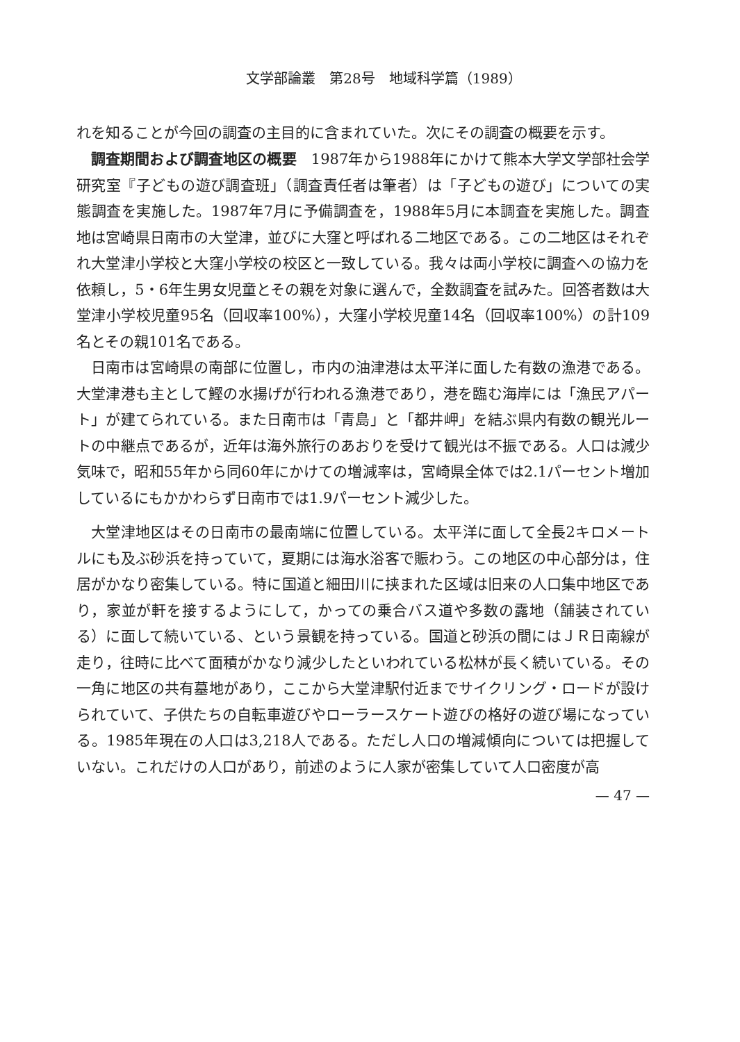文学部論叢　第28号　地域科学篇（1989）
れを知ることが今回の調査の主目的に含まれていた。次にその調査の概要を示す。
調査期間および調査地区の概要　1987年から1988年にかけて熊本大学文学部社会学研究室『子どもの遊び調査班」（調査責任者は筆者）は「子どもの遊び」についての実態調査を実施した。1987年7月に予備調査を，1988年5月に本調査を実施した。調査地は宮崎県日南市の大堂津，並びに大窪と呼ばれる二地区である。この二地区はそれぞれ大堂津小学校と大窪小学校の校区と一致している。我々は両小学校に調査への協力を依頼し，5・6年生男女児童とその親を対象に選んで，全数調査を試みた。回答者数は大堂津小学校児童95名（回収率100%），大窪小学校児童14名（回収率100%）の計109名とその親101名である。
日南市は宮崎県の南部に位置し，市内の油津港は太平洋に面した有数の漁港である。大堂津港も主として鰹の水揚げが行われる漁港であり，港を臨む海岸には「漁民アパート」が建てられている。また日南市は「青島」と「都井岬」を結ぶ県内有数の観光ルートの中継点であるが，近年は海外旅行のあおりを受けて観光は不振である。人口は減少気味で，昭和55年から同60年にかけての増減率は，宮崎県全体では2.1パーセント増加しているにもかかわらず日南市では1.9パーセント減少した。
大堂津地区はその日南市の最南端に位置している。太平洋に面して全長2キロメートルにも及ぶ砂浜を持っていて，夏期には海水浴客で賑わう。この地区の中心部分は，住居がかなり密集している。特に国道と細田川に挟まれた区域は旧来の人口集中地区であり，家並が軒を接するようにして，かっての乗合バス道や多数の露地（舗装されている）に面して続いている、という景観を持っている。国道と砂浜の間にはＪＲ日南線が走り，往時に比べて面積がかなり減少したといわれている松林が長く続いている。その一角に地区の共有墓地があり，ここから大堂津駅付近までサイクリング・ロードが設けられていて、子供たちの自転車遊びやローラースケート遊びの格好の遊び場になっている。1985年現在の人口は3,218人である。ただし人口の増減傾向については把握していない。これだけの人口があり，前述のように人家が密集していて人口密度が高
— 47 —